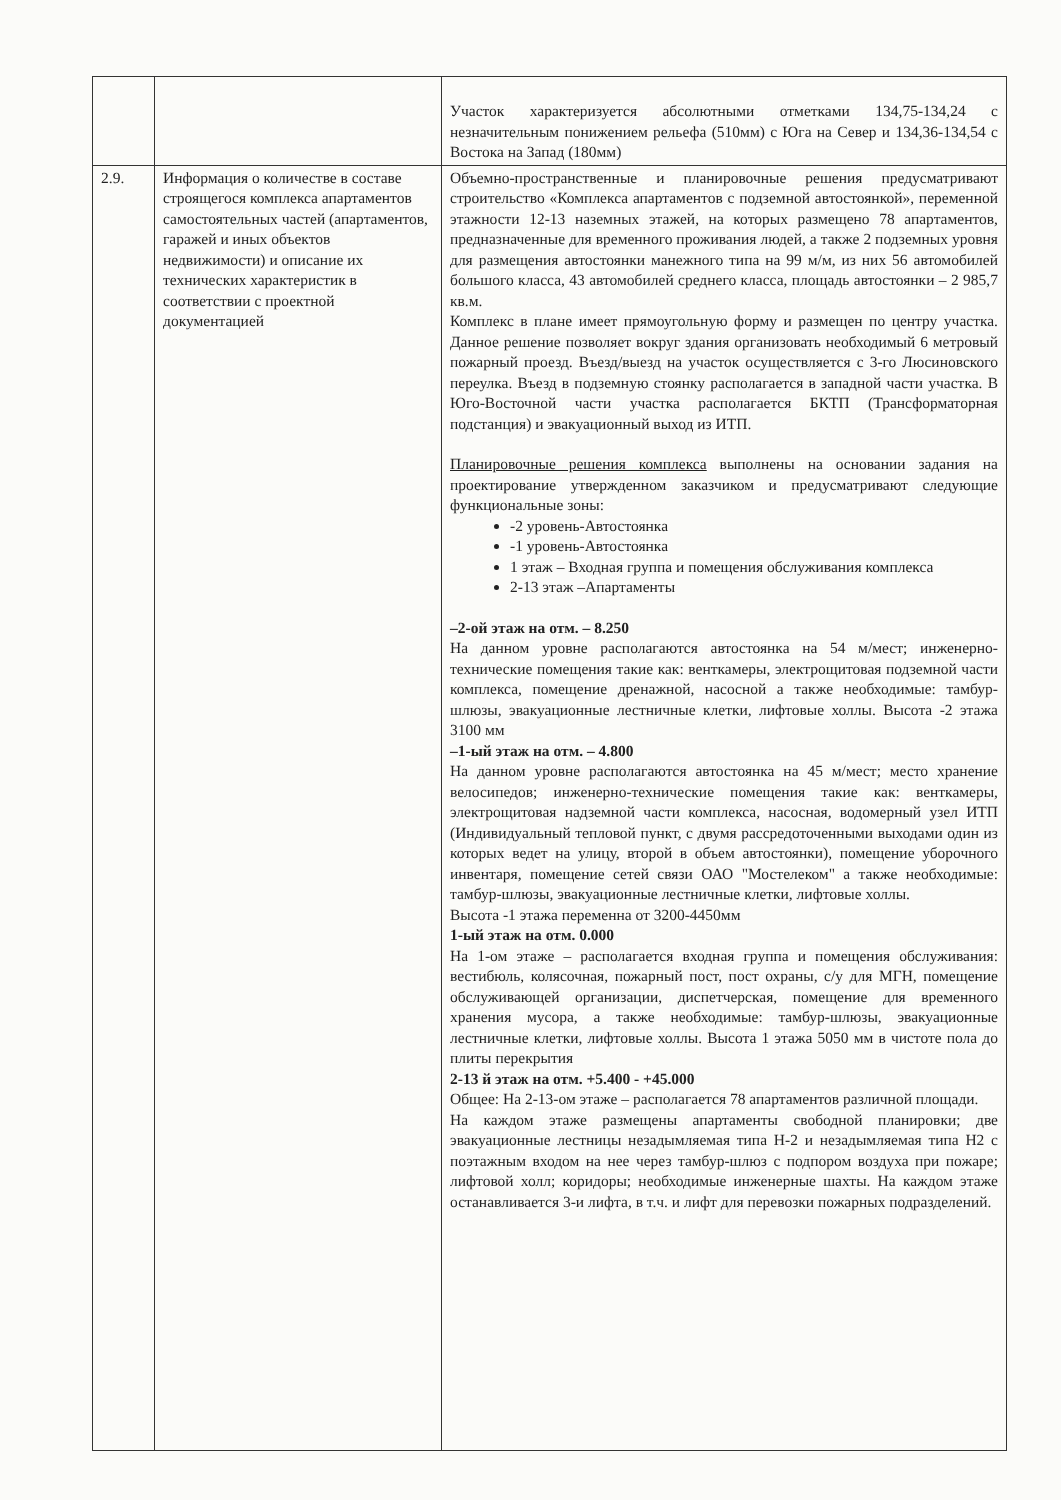| | | Участок характеризуется абсолютными отметками 134,75-134,24 с незначительным понижением рельефа (510мм) с Юга на Север и 134,36-134,54 с Востока на Запад (180мм) |
| 2.9. | Информация о количестве в составе строящегося комплекса апартаментов самостоятельных частей (апартаментов, гаражей и иных объектов недвижимости) и описание их технических характеристик в соответствии с проектной документацией | Объемно-пространственные и планировочные решения предусматривают строительство «Комплекса апартаментов с подземной автостоянкой», переменной этажности 12-13 наземных этажей, на которых размещено 78 апартаментов, предназначенные для временного проживания людей, а также 2 подземных уровня для размещения автостоянки манежного типа на 99 м/м, из них 56 автомобилей большого класса, 43 автомобилей среднего класса, площадь автостоянки – 2 985,7 кв.м. Комплекс в плане имеет прямоугольную форму и размещен по центру участка. Данное решение позволяет вокруг здания организовать необходимый 6 метровый пожарный проезд. Въезд/выезд на участок осуществляется с 3-го Люсиновского переулка. Въезд в подземную стоянку располагается в западной части участка. В Юго-Восточной части участка располагается БКТП (Трансформаторная подстанция) и эвакуационный выход из ИТП. Планировочные решения комплекса выполнены на основании задания на проектирование утвержденном заказчиком и предусматривают следующие функциональные зоны: -2 уровень-Автостоянка -1 уровень-Автостоянка 1 этаж – Входная группа и помещения обслуживания комплекса 2-13 этаж –Апартаменты –2-ой этаж на отм. – 8.250 На данном уровне располагаются автостоянка на 54 м/мест; инженерно-технические помещения такие как: венткамеры, электрощитовая подземной части комплекса, помещение дренажной, насосной а также необходимые: тамбур-шлюзы, эвакуационные лестничные клетки, лифтовые холлы. Высота -2 этажа 3100 мм –1-ый этаж на отм. – 4.800 На данном уровне располагаются автостоянка на 45 м/мест; место хранение велосипедов; инженерно-технические помещения такие как: венткамеры, электрощитовая надземной части комплекса, насосная, водомерный узел ИТП (Индивидуальный тепловой пункт, с двумя рассредоточенными выходами один из которых ведет на улицу, второй в объем автостоянки), помещение уборочного инвентаря, помещение сетей связи ОАО "Мостелеком" а также необходимые: тамбур-шлюзы, эвакуационные лестничные клетки, лифтовые холлы. Высота -1 этажа переменна от 3200-4450мм 1-ый этаж на отм. 0.000 На 1-ом этаже – располагается входная группа и помещения обслуживания: вестибюль, колясочная, пожарный пост, пост охраны, с/у для МГН, помещение обслуживающей организации, диспетчерская, помещение для временного хранения мусора, а также необходимые: тамбур-шлюзы, эвакуационные лестничные клетки, лифтовые холлы. Высота 1 этажа 5050 мм в чистоте пола до плиты перекрытия 2-13 й этаж на отм. +5.400 - +45.000 Общее: На 2-13-ом этаже – располагается 78 апартаментов различной площади. На каждом этаже размещены апартаменты свободной планировки; две эвакуационные лестницы незадымляемая типа Н-2 и незадымляемая типа Н2 с поэтажным входом на нее через тамбур-шлюз с подпором воздуха при пожаре; лифтовой холл; коридоры; необходимые инженерные шахты. На каждом этаже останавливается 3-и лифта, в т.ч. и лифт для перевозки пожарных подразделений. |